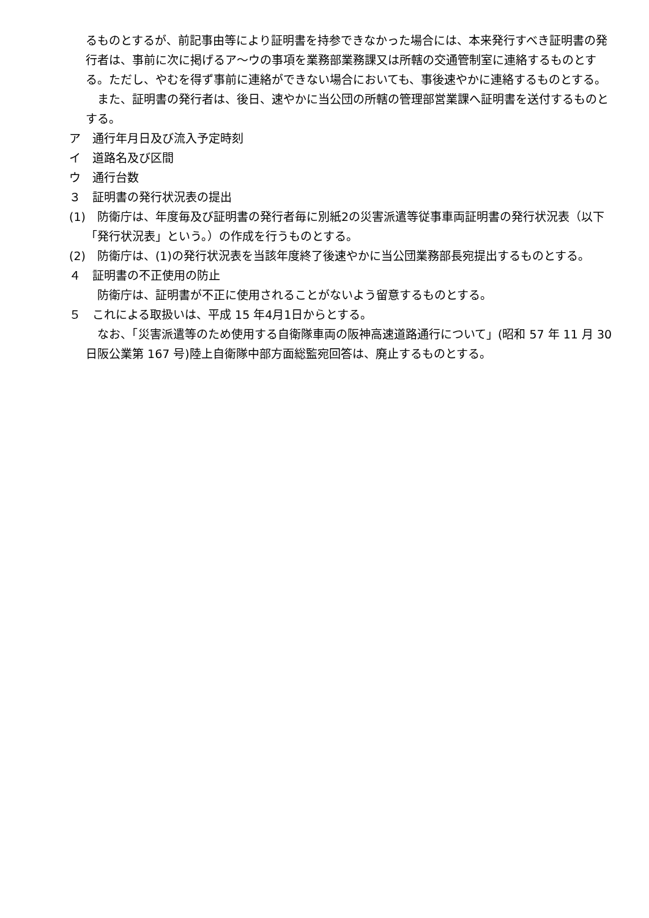るものとするが、前記事由等により証明書を持参できなかった場合には、本来発行すべき証明書の発行者は、事前に次に掲げるア～ウの事項を業務部業務課又は所轄の交通管制室に連絡するものとする。ただし、やむを得ず事前に連絡ができない場合においても、事後速やかに連絡するものとする。
また、証明書の発行者は、後日、速やかに当公団の所轄の管理部営業課へ証明書を送付するものとする。
ア　通行年月日及び流入予定時刻
イ　道路名及び区間
ウ　通行台数
３　証明書の発行状況表の提出
(1)　防衛庁は、年度毎及び証明書の発行者毎に別紙2の災害派遣等従事車両証明書の発行状況表（以下「発行状況表」という。）の作成を行うものとする。
(2)　防衛庁は、(1)の発行状況表を当該年度終了後速やかに当公団業務部長宛提出するものとする。
４　証明書の不正使用の防止
防衛庁は、証明書が不正に使用されることがないよう留意するものとする。
５　これによる取扱いは、平成 15 年4月1日からとする。
なお、「災害派遣等のため使用する自衛隊車両の阪神高速道路通行について」(昭和 57 年 11 月 30 日阪公業第 167 号)陸上自衛隊中部方面総監宛回答は、廃止するものとする。